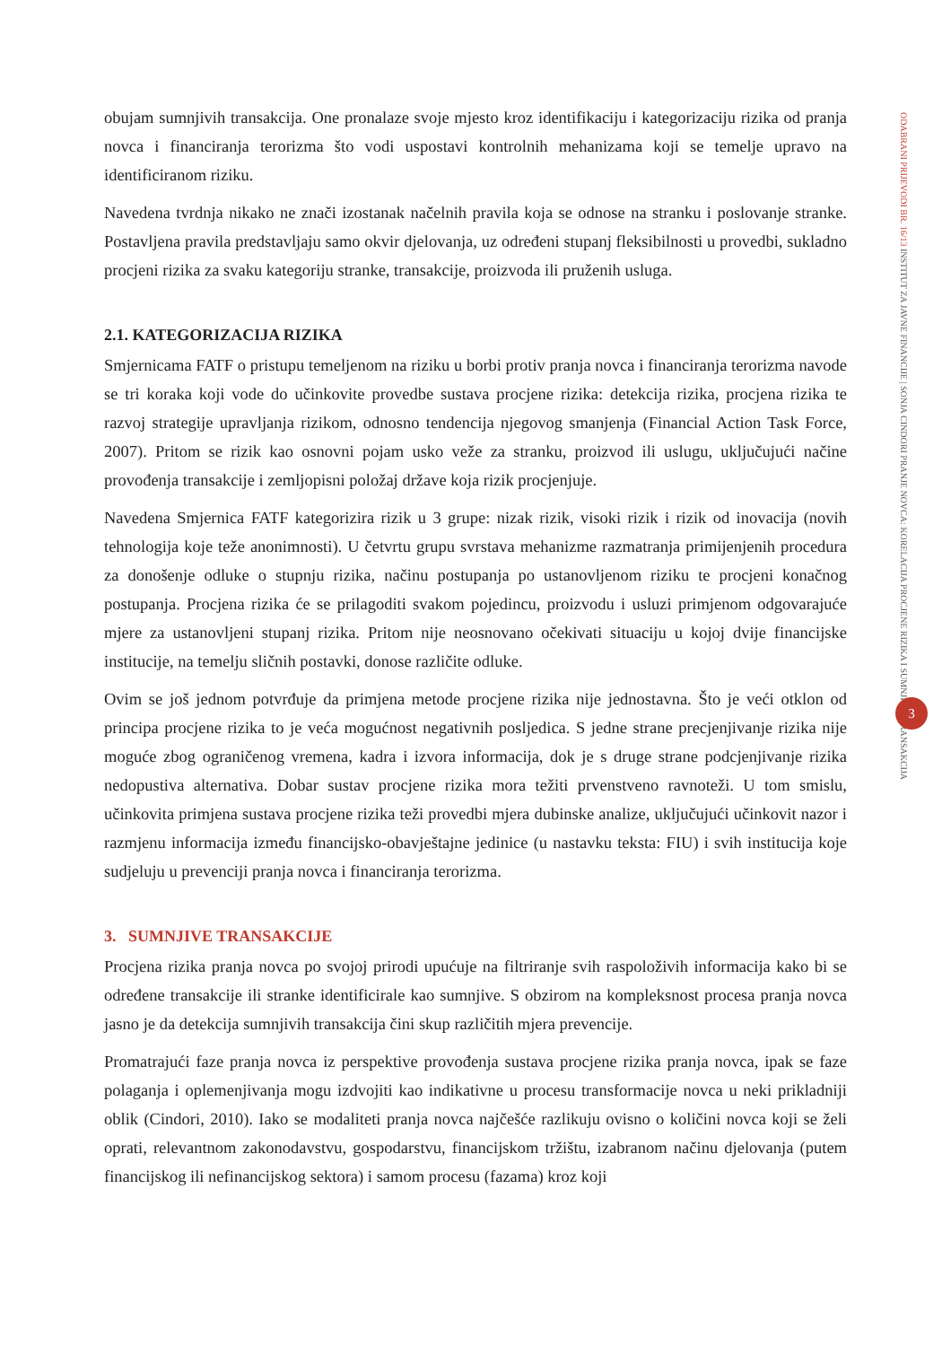ODABRANI PRIJEVODI BR. 16/13 INSTITUT ZA JAVNE FINANCIJE | SONJA CINDORI PRANJE NOVCA: KORELACIJA PROCJENE RIZIKA I SUMNJIVIH TRANSAKCIJA
obujam sumnjivih transakcija. One pronalaze svoje mjesto kroz identifikaciju i kategorizaciju rizika od pranja novca i financiranja terorizma što vodi uspostavi kontrolnih mehanizama koji se temelje upravo na identificiranom riziku.
Navedena tvrdnja nikako ne znači izostanak načelnih pravila koja se odnose na stranku i poslovanje stranke. Postavljena pravila predstavljaju samo okvir djelovanja, uz određeni stupanj fleksibilnosti u provedbi, sukladno procjeni rizika za svaku kategoriju stranke, transakcije, proizvoda ili pruženih usluga.
2.1. KATEGORIZACIJA RIZIKA
Smjernicama FATF o pristupu temeljenom na riziku u borbi protiv pranja novca i financiranja terorizma navode se tri koraka koji vode do učinkovite provedbe sustava procjene rizika: detekcija rizika, procjena rizika te razvoj strategije upravljanja rizikom, odnosno tendencija njegovog smanjenja (Financial Action Task Force, 2007). Pritom se rizik kao osnovni pojam usko veže za stranku, proizvod ili uslugu, uključujući načine provođenja transakcije i zemljopisni položaj države koja rizik procjenjuje.
Navedena Smjernica FATF kategorizira rizik u 3 grupe: nizak rizik, visoki rizik i rizik od inovacija (novih tehnologija koje teže anonimnosti). U četvrtu grupu svrstava mehanizme razmatranja primijenjenih procedura za donošenje odluke o stupnju rizika, načinu postupanja po ustanovljenom riziku te procjeni konačnog postupanja. Procjena rizika će se prilagoditi svakom pojedincu, proizvodu i usluzi primjenom odgovarajuće mjere za ustanovljeni stupanj rizika. Pritom nije neosnovano očekivati situaciju u kojoj dvije financijske institucije, na temelju sličnih postavki, donose različite odluke.
Ovim se još jednom potvrđuje da primjena metode procjene rizika nije jednostavna. Što je veći otklon od principa procjene rizika to je veća mogućnost negativnih posljedica. S jedne strane precjenjivanje rizika nije moguće zbog ograničenog vremena, kadra i izvora informacija, dok je s druge strane podcjenjivanje rizika nedopustiva alternativa. Dobar sustav procjene rizika mora težiti prvenstveno ravnoteži. U tom smislu, učinkovita primjena sustava procjene rizika teži provedbi mjera dubinske analize, uključujući učinkovit nazor i razmjenu informacija između financijsko-obavještajne jedinice (u nastavku teksta: FIU) i svih institucija koje sudjeluju u prevenciji pranja novca i financiranja terorizma.
3. SUMNJIVE TRANSAKCIJE
Procjena rizika pranja novca po svojoj prirodi upućuje na filtriranje svih raspoloživih informacija kako bi se određene transakcije ili stranke identificirale kao sumnjive. S obzirom na kompleksnost procesa pranja novca jasno je da detekcija sumnjivih transakcija čini skup različitih mjera prevencije.
Promatrajući faze pranja novca iz perspektive provođenja sustava procjene rizika pranja novca, ipak se faze polaganja i oplemenjivanja mogu izdvojiti kao indikativne u procesu transformacije novca u neki prikladniji oblik (Cindori, 2010). Iako se modaliteti pranja novca najčešće razlikuju ovisno o količini novca koji se želi oprati, relevantnom zakonodavstvu, gospodarstvu, financijskom tržištu, izabranom načinu djelovanja (putem financijskog ili nefinancijskog sektora) i samom procesu (fazama) kroz koji
3